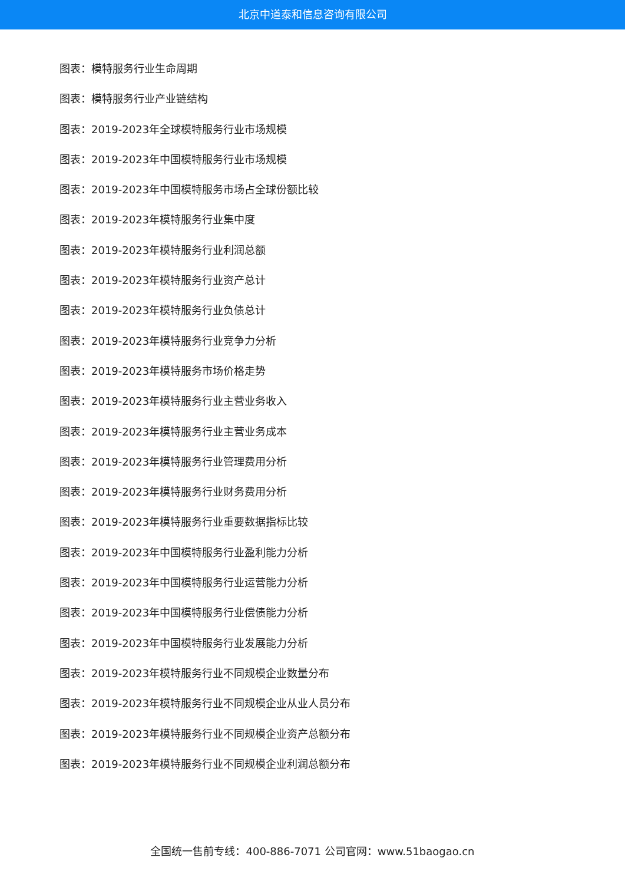北京中道泰和信息咨询有限公司
图表：模特服务行业生命周期
图表：模特服务行业产业链结构
图表：2019-2023年全球模特服务行业市场规模
图表：2019-2023年中国模特服务行业市场规模
图表：2019-2023年中国模特服务市场占全球份额比较
图表：2019-2023年模特服务行业集中度
图表：2019-2023年模特服务行业利润总额
图表：2019-2023年模特服务行业资产总计
图表：2019-2023年模特服务行业负债总计
图表：2019-2023年模特服务行业竞争力分析
图表：2019-2023年模特服务市场价格走势
图表：2019-2023年模特服务行业主营业务收入
图表：2019-2023年模特服务行业主营业务成本
图表：2019-2023年模特服务行业管理费用分析
图表：2019-2023年模特服务行业财务费用分析
图表：2019-2023年模特服务行业重要数据指标比较
图表：2019-2023年中国模特服务行业盈利能力分析
图表：2019-2023年中国模特服务行业运营能力分析
图表：2019-2023年中国模特服务行业偿债能力分析
图表：2019-2023年中国模特服务行业发展能力分析
图表：2019-2023年模特服务行业不同规模企业数量分布
图表：2019-2023年模特服务行业不同规模企业从业人员分布
图表：2019-2023年模特服务行业不同规模企业资产总额分布
图表：2019-2023年模特服务行业不同规模企业利润总额分布
全国统一售前专线：400-886-7071 公司官网：www.51baogao.cn